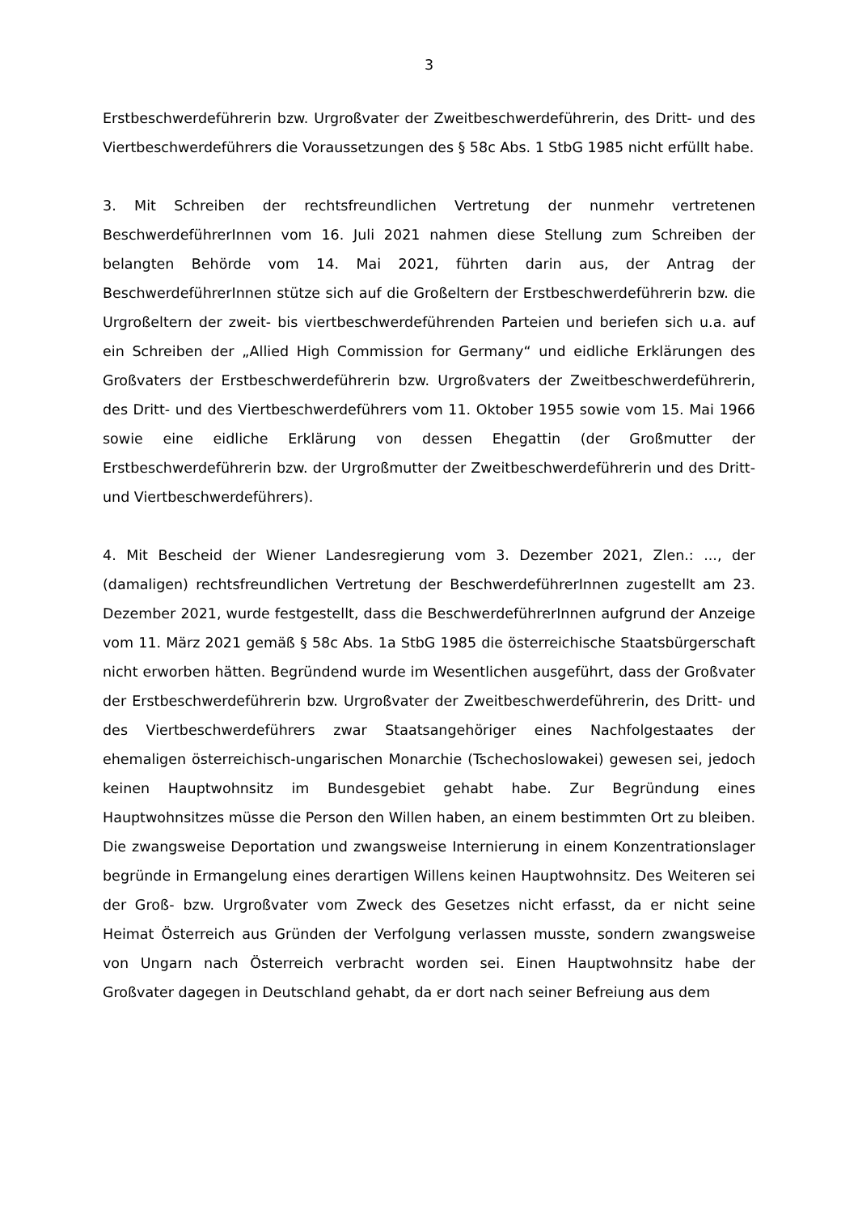3
Erstbeschwerdeführerin bzw. Urgroßvater der Zweitbeschwerdeführerin, des Dritt- und des Viertbeschwerdeführers die Voraussetzungen des § 58c Abs. 1 StbG 1985 nicht erfüllt habe.
3. Mit Schreiben der rechtsfreundlichen Vertretung der nunmehr vertretenen BeschwerdeführerInnen vom 16. Juli 2021 nahmen diese Stellung zum Schreiben der belangten Behörde vom 14. Mai 2021, führten darin aus, der Antrag der BeschwerdeführerInnen stütze sich auf die Großeltern der Erstbeschwerdeführerin bzw. die Urgroßeltern der zweit- bis viertbeschwerdeführenden Parteien und beriefen sich u.a. auf ein Schreiben der „Allied High Commission for Germany“ und eidliche Erklärungen des Großvaters der Erstbeschwerdeführerin bzw. Urgroßvaters der Zweitbeschwerdeführerin, des Dritt- und des Viertbeschwerdeführers vom 11. Oktober 1955 sowie vom 15. Mai 1966 sowie eine eidliche Erklärung von dessen Ehegattin (der Großmutter der Erstbeschwerdeführerin bzw. der Urgroßmutter der Zweitbeschwerdeführerin und des Dritt- und Viertbeschwerdeführers).
4. Mit Bescheid der Wiener Landesregierung vom 3. Dezember 2021, Zlen.: ..., der (damaligen) rechtsfreundlichen Vertretung der BeschwerdeführerInnen zugestellt am 23. Dezember 2021, wurde festgestellt, dass die BeschwerdeführerInnen aufgrund der Anzeige vom 11. März 2021 gemäß § 58c Abs. 1a StbG 1985 die österreichische Staatsbürgerschaft nicht erworben hätten. Begründend wurde im Wesentlichen ausgeführt, dass der Großvater der Erstbeschwerdeführerin bzw. Urgroßvater der Zweitbeschwerdeführerin, des Dritt- und des Viertbeschwerdeführers zwar Staatsangehöriger eines Nachfolgestaates der ehemaligen österreichisch-ungarischen Monarchie (Tschechoslowakei) gewesen sei, jedoch keinen Hauptwohnsitz im Bundesgebiet gehabt habe. Zur Begründung eines Hauptwohnsitzes müsse die Person den Willen haben, an einem bestimmten Ort zu bleiben. Die zwangsweise Deportation und zwangsweise Internierung in einem Konzentrationslager begründe in Ermangelung eines derartigen Willens keinen Hauptwohnsitz. Des Weiteren sei der Groß- bzw. Urgroßvater vom Zweck des Gesetzes nicht erfasst, da er nicht seine Heimat Österreich aus Gründen der Verfolgung verlassen musste, sondern zwangsweise von Ungarn nach Österreich verbracht worden sei. Einen Hauptwohnsitz habe der Großvater dagegen in Deutschland gehabt, da er dort nach seiner Befreiung aus dem